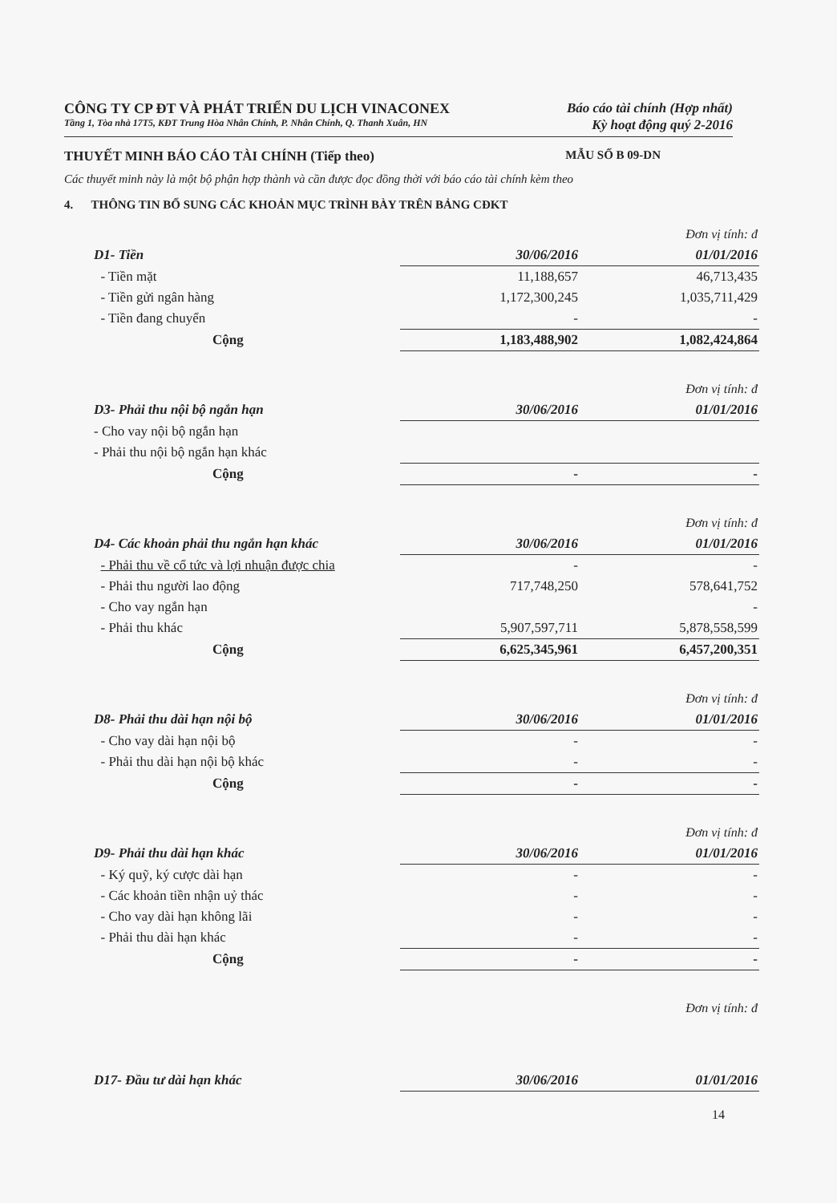CÔNG TY CP ĐT VÀ PHÁT TRIỂN DU LỊCH VINACONEX
Báo cáo tài chính (Hợp nhất)
Tầng 1, Tòa nhà 17T5, KĐT Trung Hòa Nhân Chính, P. Nhân Chính, Q. Thanh Xuân, HN
Kỳ hoạt động quý 2-2016
THUYẾT MINH BÁO CÁO TÀI CHÍNH (Tiếp theo)
MẪU SỐ B 09-DN
Các thuyết minh này là một bộ phận hợp thành và cần được đọc đồng thời với báo cáo tài chính kèm theo
4. THÔNG TIN BỔ SUNG CÁC KHOẢN MỤC TRÌNH BÀY TRÊN BẢNG CĐKT
| | | Đơn vị tính: đ |
| D1- Tiền | 30/06/2016 | 01/01/2016 |
| - Tiền mặt | 11,188,657 | 46,713,435 |
| - Tiền gửi ngân hàng | 1,172,300,245 | 1,035,711,429 |
| - Tiền đang chuyển | - | - |
| Cộng | 1,183,488,902 | 1,082,424,864 |
| | | Đơn vị tính: đ |
| D3- Phải thu nội bộ ngắn hạn | 30/06/2016 | 01/01/2016 |
| - Cho vay nội bộ ngắn hạn | | |
| - Phải thu nội bộ ngắn hạn khác | | |
| Cộng | - | - |
| | | Đơn vị tính: đ |
| D4- Các khoản phải thu ngắn hạn khác | 30/06/2016 | 01/01/2016 |
| - Phải thu về cổ tức và lợi nhuận được chia | - | - |
| - Phải thu người lao động | 717,748,250 | 578,641,752 |
| - Cho vay ngắn hạn | | - |
| - Phải thu khác | 5,907,597,711 | 5,878,558,599 |
| Cộng | 6,625,345,961 | 6,457,200,351 |
| | | Đơn vị tính: đ |
| D8- Phải thu dài hạn nội bộ | 30/06/2016 | 01/01/2016 |
| - Cho vay dài hạn nội bộ | - | - |
| - Phải thu dài hạn nội bộ khác | - | - |
| Cộng | - | - |
| | | Đơn vị tính: đ |
| D9- Phải thu dài hạn khác | 30/06/2016 | 01/01/2016 |
| - Ký quỹ, ký cược dài hạn | - | - |
| - Các khoản tiền nhận uỷ thác | - | - |
| - Cho vay dài hạn không lãi | - | - |
| - Phải thu dài hạn khác | - | - |
| Cộng | - | - |
| | | Đơn vị tính: đ |
| D17- Đầu tư dài hạn khác | 30/06/2016 | 01/01/2016 |
14